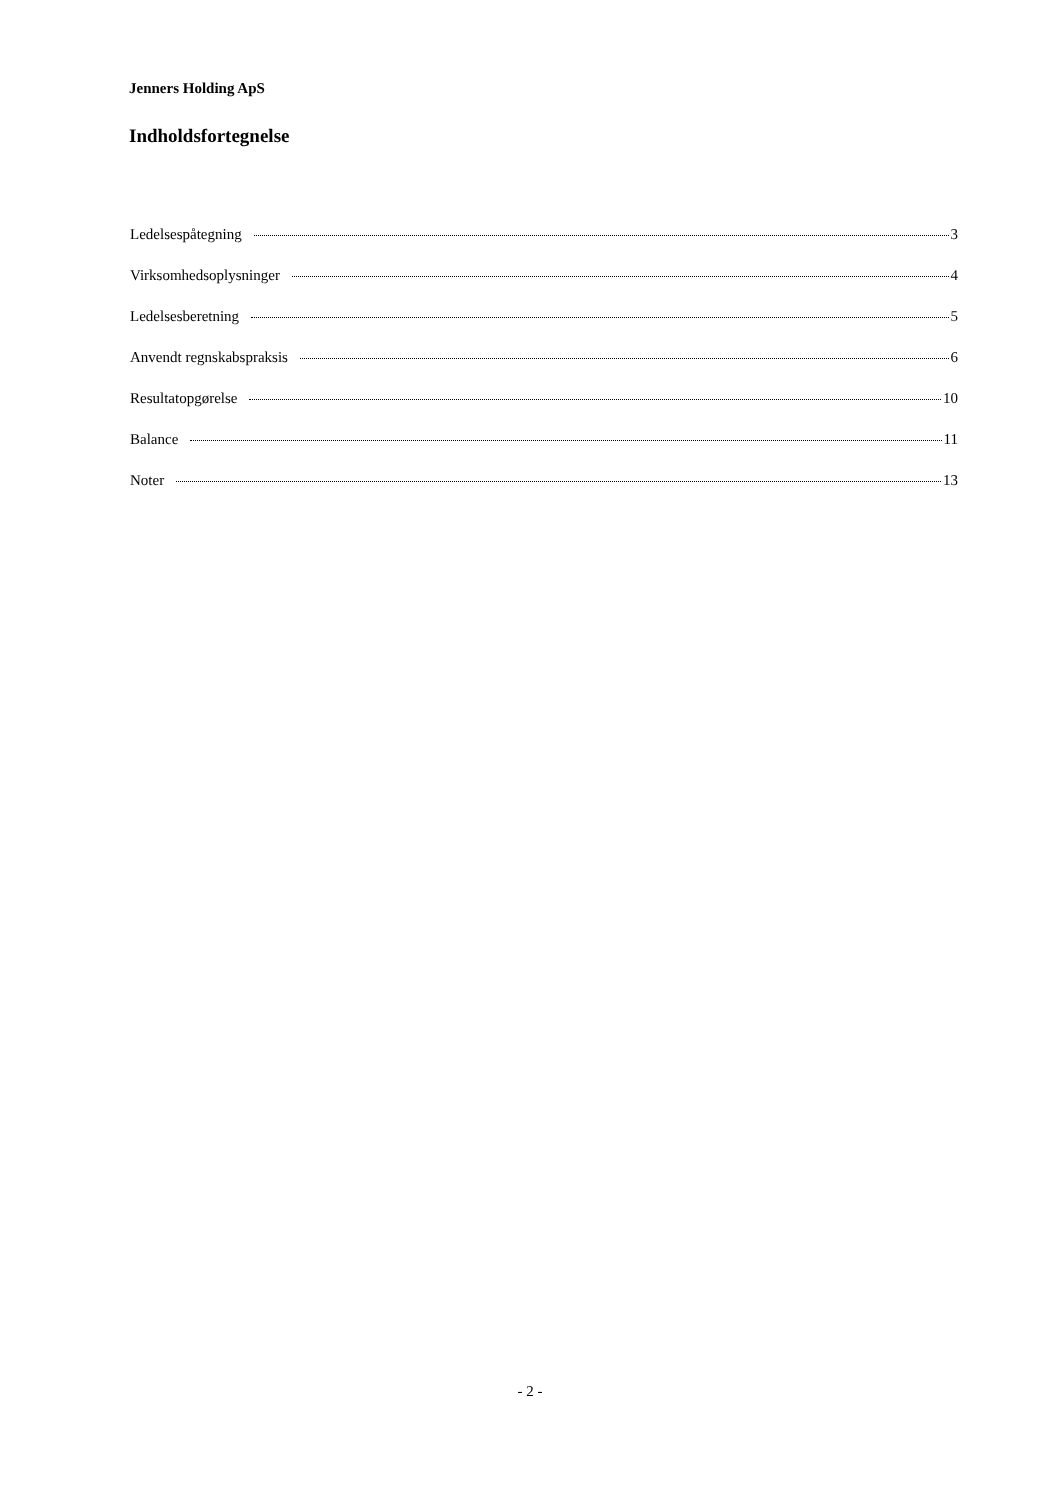Jenners Holding ApS
Indholdsfortegnelse
Ledelsespåtegning 3
Virksomhedsoplysninger 4
Ledelsesberetning 5
Anvendt regnskabspraksis 6
Resultatopgørelse 10
Balance 11
Noter 13
- 2 -